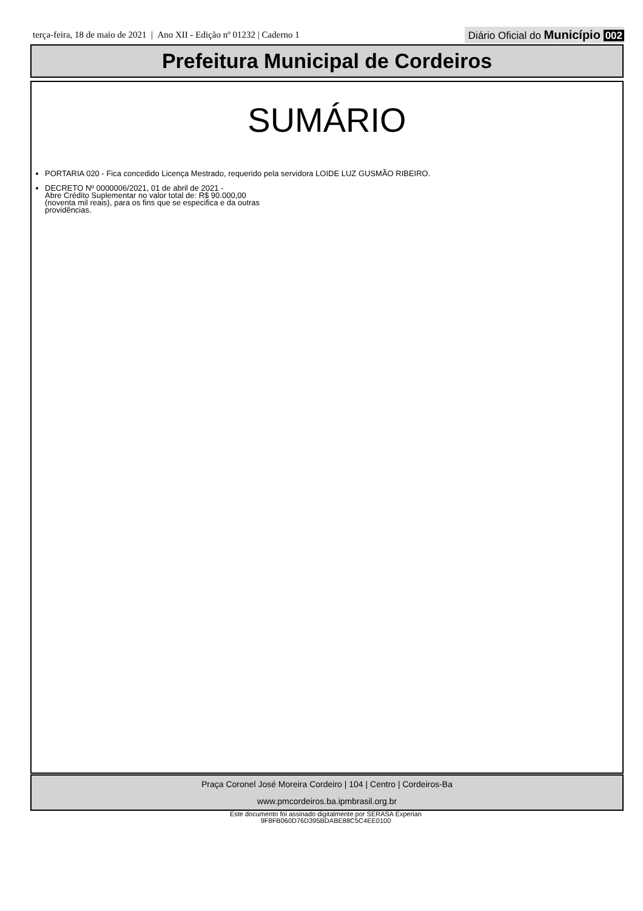terça-feira, 18 de maio de 2021 | Ano XII - Edição nº 01232 | Caderno 1
Diário Oficial do Município 002
Prefeitura Municipal de Cordeiros
SUMÁRIO
PORTARIA 020 - Fica concedido Licença Mestrado, requerido pela servidora LOIDE LUZ GUSMÃO RIBEIRO.
DECRETO Nº 0000006/2021, 01 de abril de 2021 -
Abre Crédito Suplementar no valor total de: R$ 90.000,00
(noventa mil reais), para os fins que se especifica e da outras
providências.
Praça Coronel José Moreira Cordeiro | 104 | Centro | Cordeiros-Ba
www.pmcordeiros.ba.ipmbrasil.org.br
Este documento foi assinado digitalmente por SERASA Experian
9F8FB060D76D395BDABE88C5C4EE0100